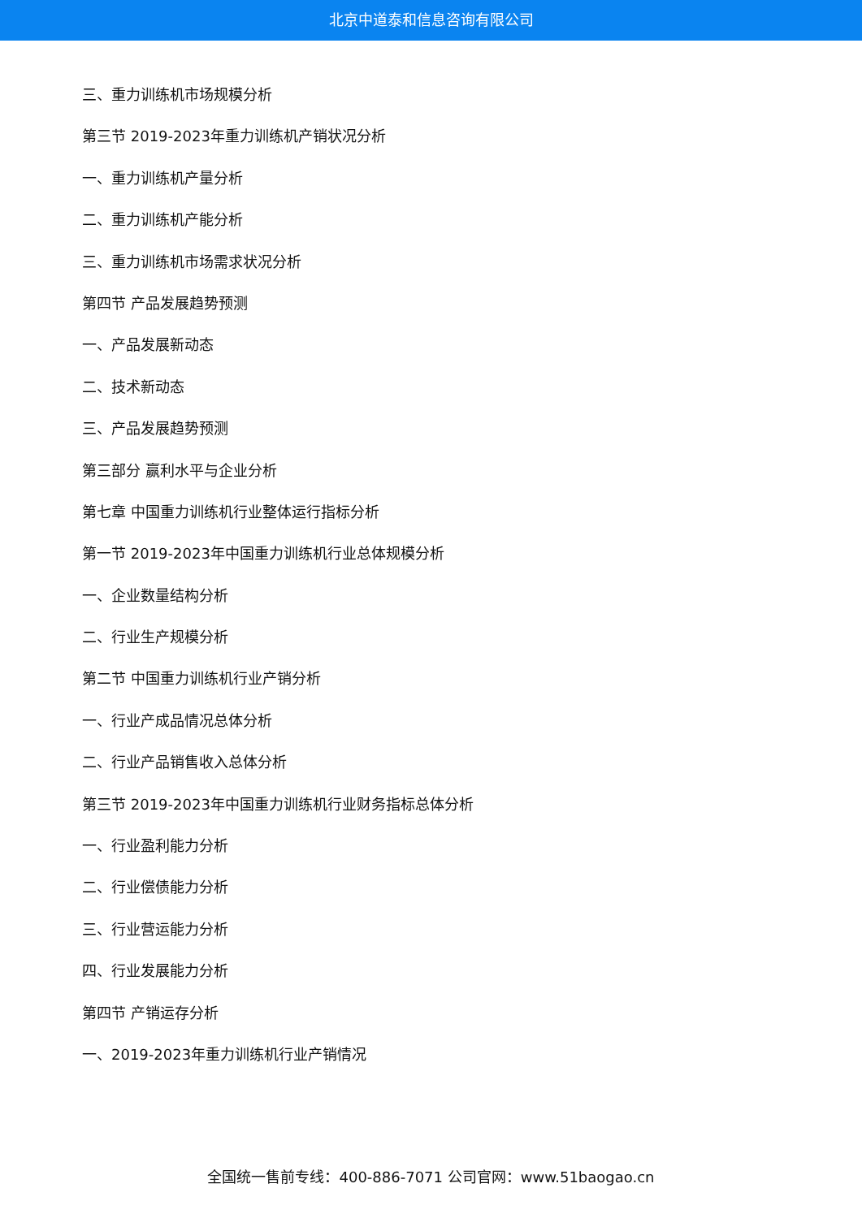北京中道泰和信息咨询有限公司
三、重力训练机市场规模分析
第三节 2019-2023年重力训练机产销状况分析
一、重力训练机产量分析
二、重力训练机产能分析
三、重力训练机市场需求状况分析
第四节 产品发展趋势预测
一、产品发展新动态
二、技术新动态
三、产品发展趋势预测
第三部分 赢利水平与企业分析
第七章 中国重力训练机行业整体运行指标分析
第一节 2019-2023年中国重力训练机行业总体规模分析
一、企业数量结构分析
二、行业生产规模分析
第二节 中国重力训练机行业产销分析
一、行业产成品情况总体分析
二、行业产品销售收入总体分析
第三节 2019-2023年中国重力训练机行业财务指标总体分析
一、行业盈利能力分析
二、行业偿债能力分析
三、行业营运能力分析
四、行业发展能力分析
第四节 产销运存分析
一、2019-2023年重力训练机行业产销情况
全国统一售前专线：400-886-7071 公司官网：www.51baogao.cn